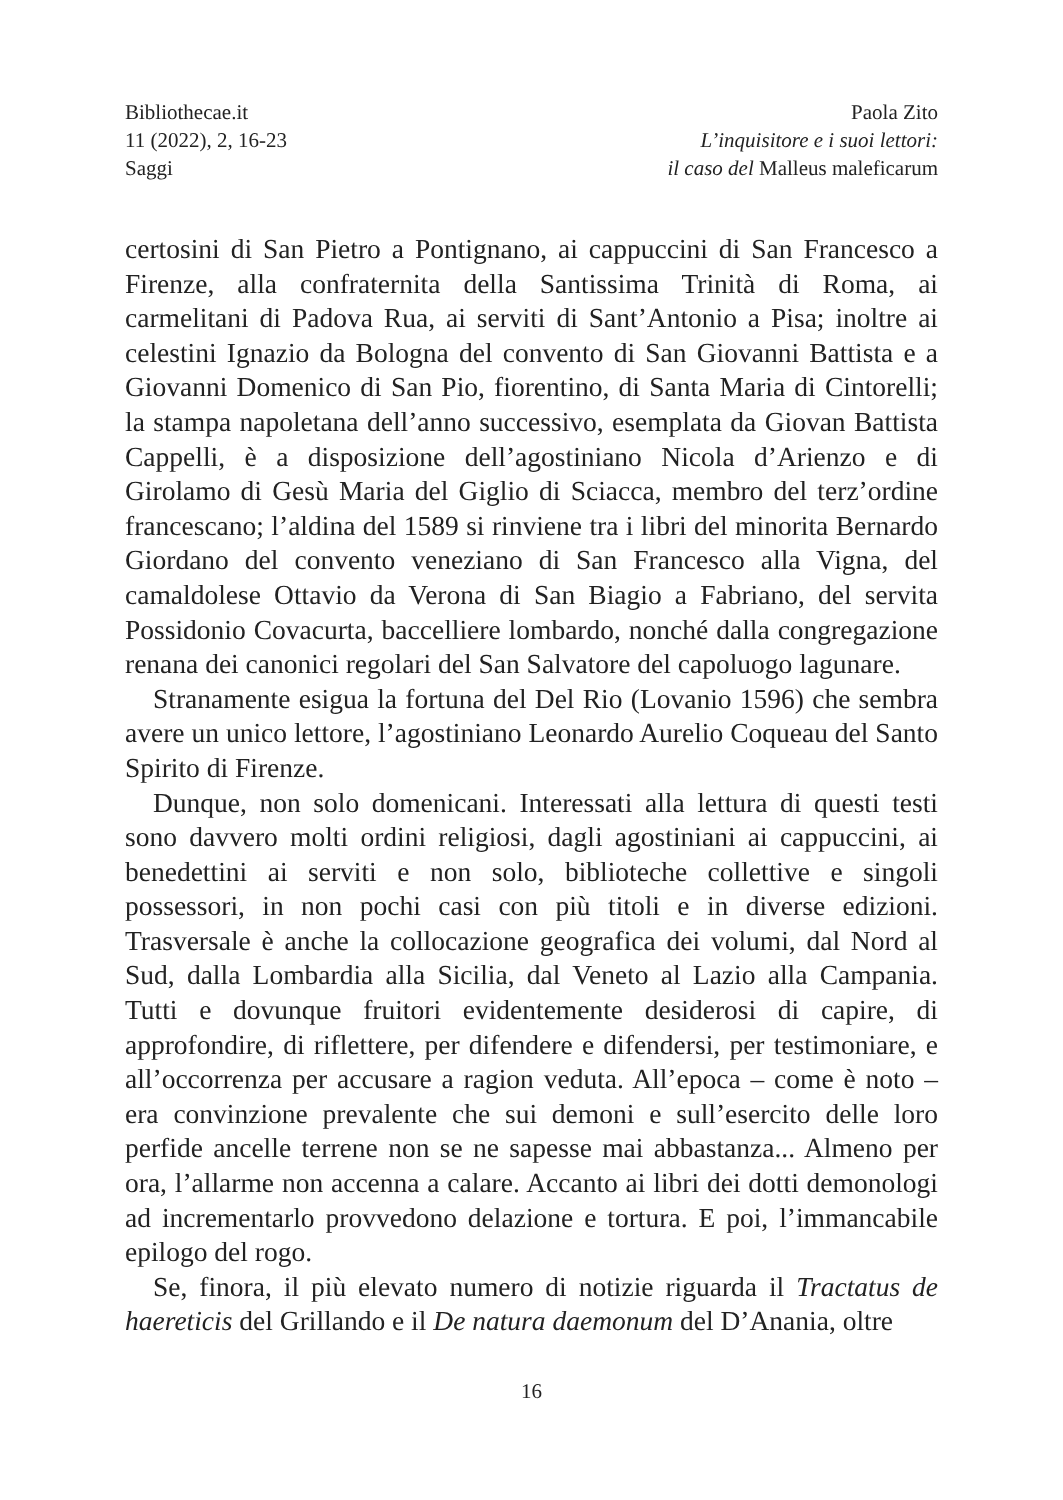Bibliothecae.it
11 (2022), 2, 16-23
Saggi
Paola Zito
L’inquisitore e i suoi lettori:
il caso del Malleus maleficarum
certosini di San Pietro a Pontignano, ai cappuccini di San Francesco a Firenze, alla confraternita della Santissima Trinità di Roma, ai carmelitani di Padova Rua, ai serviti di Sant’Antonio a Pisa; inoltre ai celestini Ignazio da Bologna del convento di San Giovanni Battista e a Giovanni Domenico di San Pio, fiorentino, di Santa Maria di Cintorelli; la stampa napoletana dell’anno successivo, esemplata da Giovan Battista Cappelli, è a disposizione dell’agostiniano Nicola d’Arienzo e di Girolamo di Gesù Maria del Giglio di Sciacca, membro del terz’ordine francescano; l’aldina del 1589 si rinviene tra i libri del minorita Bernardo Giordano del convento veneziano di San Francesco alla Vigna, del camaldolese Ottavio da Verona di San Biagio a Fabriano, del servita Possidonio Covacurta, baccelliere lombardo, nonché dalla congregazione renana dei canonici regolari del San Salvatore del capoluogo lagunare.
Stranamente esigua la fortuna del Del Rio (Lovanio 1596) che sembra avere un unico lettore, l’agostiniano Leonardo Aurelio Coqueau del Santo Spirito di Firenze.
Dunque, non solo domenicani. Interessati alla lettura di questi testi sono davvero molti ordini religiosi, dagli agostiniani ai cappuccini, ai benedettini ai serviti e non solo, biblioteche collettive e singoli possessori, in non pochi casi con più titoli e in diverse edizioni. Trasversale è anche la collocazione geografica dei volumi, dal Nord al Sud, dalla Lombardia alla Sicilia, dal Veneto al Lazio alla Campania. Tutti e dovunque fruitori evidentemente desiderosi di capire, di approfondire, di riflettere, per difendere e difendersi, per testimoniare, e all’occorrenza per accusare a ragion veduta. All’epoca – come è noto – era convinzione prevalente che sui demoni e sull’esercito delle loro perfide ancelle terrene non se ne sapesse mai abbastanza... Almeno per ora, l’allarme non accenna a calare. Accanto ai libri dei dotti demonologi ad incrementarlo provvedono delazione e tortura. E poi, l’immancabile epilogo del rogo.
Se, finora, il più elevato numero di notizie riguarda il Tractatus de haereticis del Grillando e il De natura daemonum del D’Anania, oltre
16